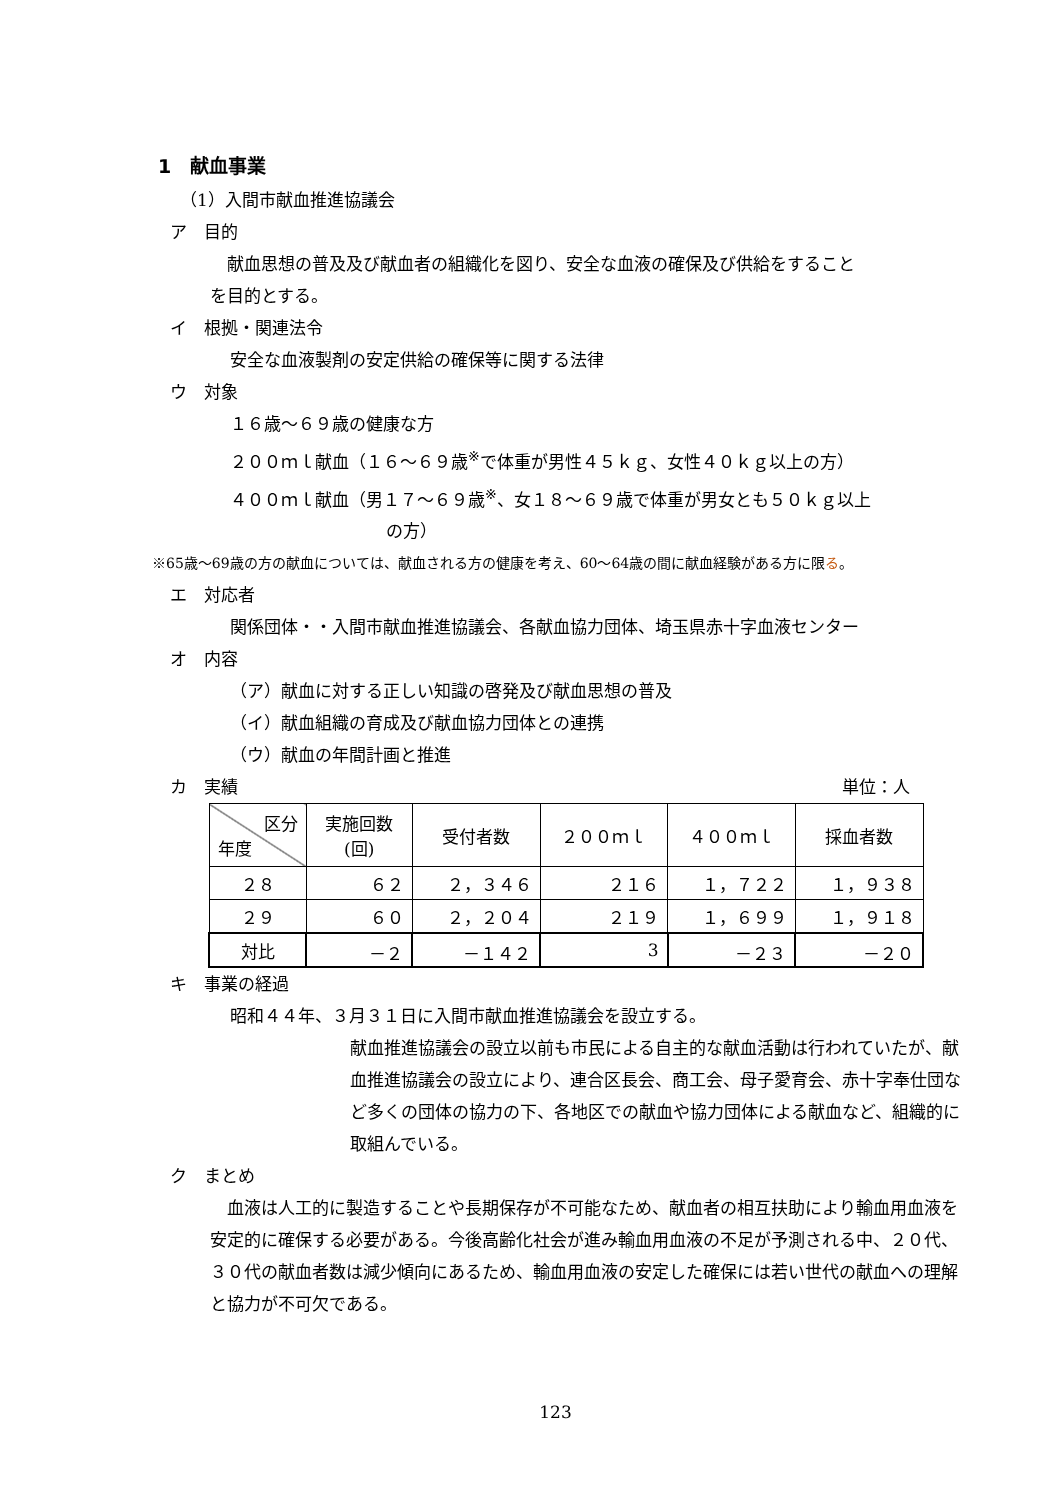1　献血事業
（1）入間市献血推進協議会
ア　目的
　献血思想の普及及び献血者の組織化を図り、安全な血液の確保及び供給をすること
を目的とする。
イ　根拠・関連法令
安全な血液製剤の安定供給の確保等に関する法律
ウ　対象
１６歳～６９歳の健康な方
２００ｍｌ献血（１６～６９歳<sup>※</sup>で体重が男性４５ｋｇ、女性４０ｋｇ以上の方）
４００ｍｌ献血（男１７～６９歳<sup>※</sup>、女１８～６９歳で体重が男女とも５０ｋｇ以上
の方）
※65歳～69歳の方の献血については、献血される方の健康を考え、60～64歳の間に献血経験がある方に限る。
エ　対応者
関係団体・・入間市献血推進協議会、各献血協力団体、埼玉県赤十字血液センター
オ　内容
（ア）献血に対する正しい知識の啓発及び献血思想の普及
（イ）献血組織の育成及び献血協力団体との連携
（ウ）献血の年間計画と推進
カ　実績 単位：人
| 区分 年度 | 実施回数 (回) | 受付者数 | ２００ｍｌ | ４００ｍｌ | 採血者数 |
| --- | --- | --- | --- | --- | --- |
| ２８ | ６２ | ２，３４６ | ２１６ | １，７２２ | １，９３８ |
| ２９ | ６０ | ２，２０４ | ２１９ | １，６９９ | １，９１８ |
| 対比 | －２ | －１４２ | 3 | －２３ | －２０ |
キ　事業の経過
昭和４４年、３月３１日に入間市献血推進協議会を設立する。
献血推進協議会の設立以前も市民による自主的な献血活動は行われていたが、献血推進協議会の設立により、連合区長会、商工会、母子愛育会、赤十字奉仕団など多くの団体の協力の下、各地区での献血や協力団体による献血など、組織的に取組んでいる。
ク　まとめ
　血液は人工的に製造することや長期保存が不可能なため、献血者の相互扶助により輸血用血液を安定的に確保する必要がある。今後高齢化社会が進み輸血用血液の不足が予測される中、２０代、３０代の献血者数は減少傾向にあるため、輸血用血液の安定した確保には若い世代の献血への理解と協力が不可欠である。
123